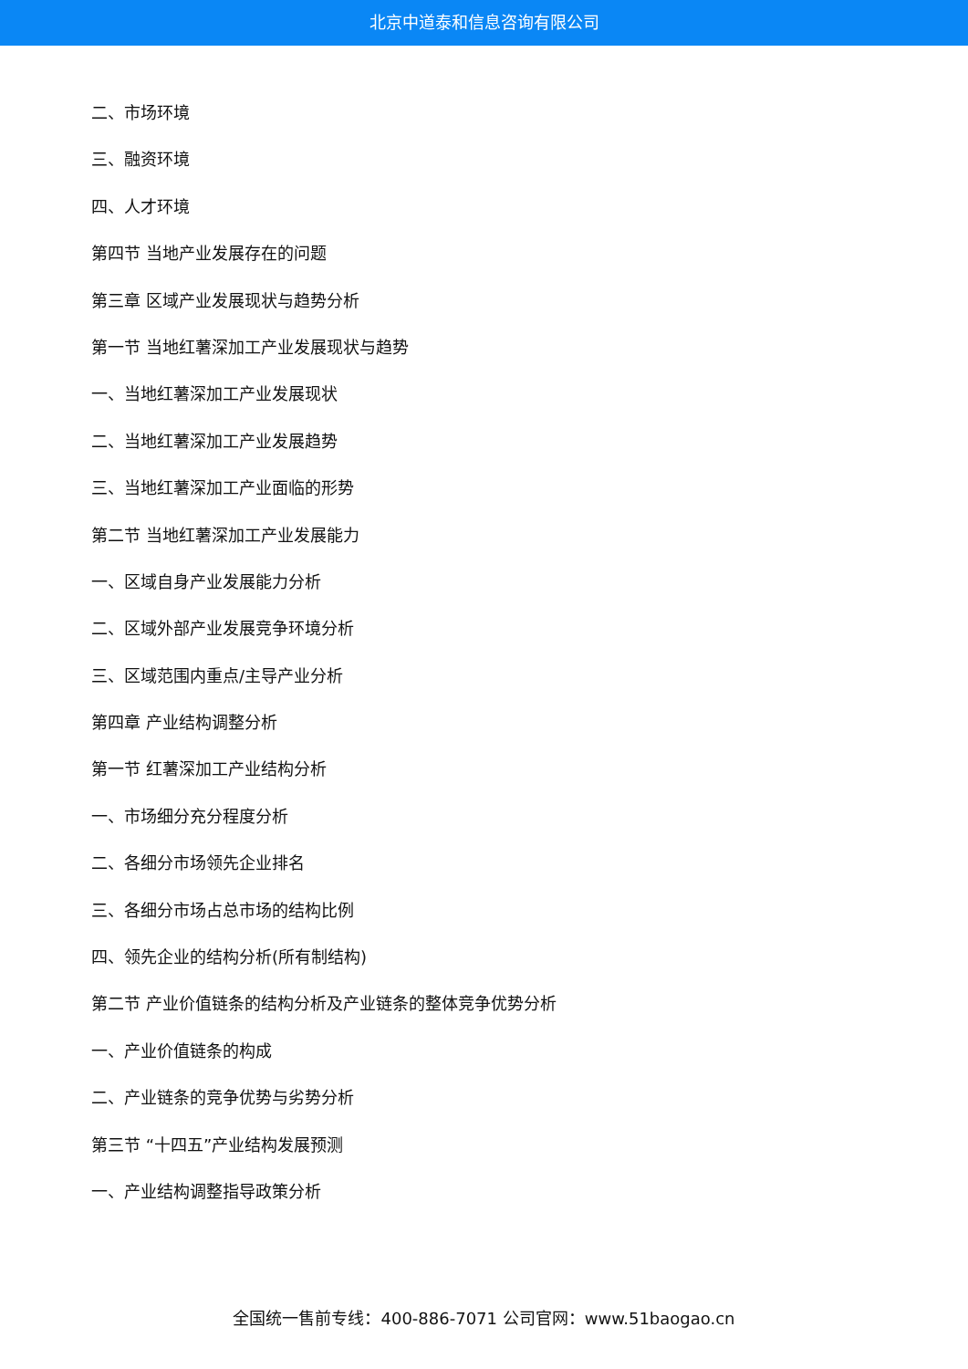北京中道泰和信息咨询有限公司
二、市场环境
三、融资环境
四、人才环境
第四节 当地产业发展存在的问题
第三章 区域产业发展现状与趋势分析
第一节 当地红薯深加工产业发展现状与趋势
一、当地红薯深加工产业发展现状
二、当地红薯深加工产业发展趋势
三、当地红薯深加工产业面临的形势
第二节 当地红薯深加工产业发展能力
一、区域自身产业发展能力分析
二、区域外部产业发展竞争环境分析
三、区域范围内重点/主导产业分析
第四章 产业结构调整分析
第一节 红薯深加工产业结构分析
一、市场细分充分程度分析
二、各细分市场领先企业排名
三、各细分市场占总市场的结构比例
四、领先企业的结构分析(所有制结构)
第二节 产业价值链条的结构分析及产业链条的整体竞争优势分析
一、产业价值链条的构成
二、产业链条的竞争优势与劣势分析
第三节 “十四五”产业结构发展预测
一、产业结构调整指导政策分析
全国统一售前专线：400-886-7071 公司官网：www.51baogao.cn